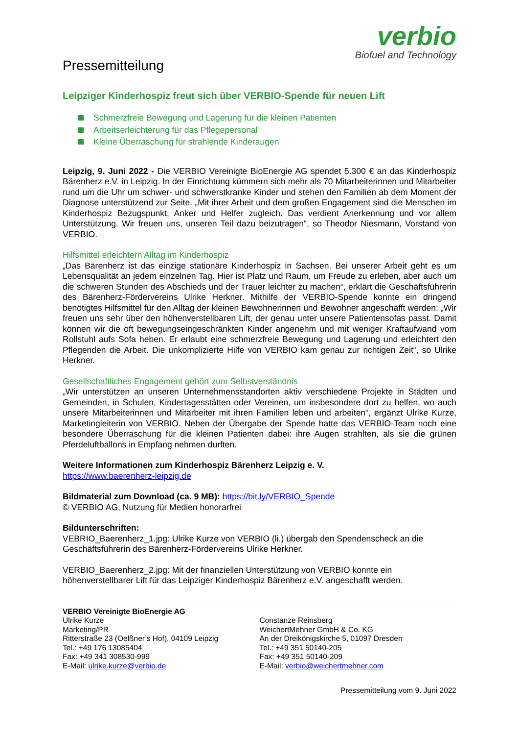verbio
Biofuel and Technology
Pressemitteilung
Leipziger Kinderhospiz freut sich über VERBIO-Spende für neuen Lift
Schmerzfreie Bewegung und Lagerung für die kleinen Patienten
Arbeitserleichterung für das Pflegepersonal
Kleine Überraschung für strahlende Kinderaugen
Leipzig, 9. Juni 2022 - Die VERBIO Vereinigte BioEnergie AG spendet 5.300 € an das Kinderhospiz Bärenherz e.V. in Leipzig. In der Einrichtung kümmern sich mehr als 70 Mitarbeiterinnen und Mitarbeiter rund um die Uhr um schwer- und schwerstkranke Kinder und stehen den Familien ab dem Moment der Diagnose unterstützend zur Seite. „Mit ihrer Arbeit und dem großen Engagement sind die Menschen im Kinderhospiz Bezugspunkt, Anker und Helfer zugleich. Das verdient Anerkennung und vor allem Unterstützung. Wir freuen uns, unseren Teil dazu beizutragen“, so Theodor Niesmann, Vorstand von VERBIO.
Hilfsmittel erleichtern Alltag im Kinderhospiz
„Das Bärenherz ist das einzige stationäre Kinderhospiz in Sachsen. Bei unserer Arbeit geht es um Lebensqualität an jedem einzelnen Tag. Hier ist Platz und Raum, um Freude zu erleben, aber auch um die schweren Stunden des Abschieds und der Trauer leichter zu machen“, erklärt die Geschäftsführerin des Bärenherz-Fördervereins Ulrike Herkner. Mithilfe der VERBIO-Spende konnte ein dringend benötigtes Hilfsmittel für den Alltag der kleinen Bewohnerinnen und Bewohner angeschafft werden: „Wir freuen uns sehr über den höhenverstellbaren Lift, der genau unter unsere Patientensofas passt. Damit können wir die oft bewegungseingeschränkten Kinder angenehm und mit weniger Kraftaufwand vom Rollstuhl aufs Sofa heben. Er erlaubt eine schmerzfreie Bewegung und Lagerung und erleichtert den Pflegenden die Arbeit. Die unkomplizierte Hilfe von VERBIO kam genau zur richtigen Zeit“, so Ulrike Herkner.
Gesellschaftliches Engagement gehört zum Selbstverständnis
„Wir unterstützen an unseren Unternehmensstandorten aktiv verschiedene Projekte in Städten und Gemeinden, in Schulen, Kindertagesstätten oder Vereinen, um insbesondere dort zu helfen, wo auch unsere Mitarbeiterinnen und Mitarbeiter mit ihren Familien leben und arbeiten“, ergänzt Ulrike Kurze, Marketingleiterin von VERBIO. Neben der Übergabe der Spende hatte das VERBIO-Team noch eine besondere Überraschung für die kleinen Patienten dabei: ihre Augen strahlten, als sie die grünen Pferdeluftballons in Empfang nehmen durften.
Weitere Informationen zum Kinderhospiz Bärenherz Leipzig e. V.
https://www.baerenherz-leipzig.de
Bildmaterial zum Download (ca. 9 MB): https://bit.ly/VERBIO_Spende
© VERBIO AG, Nutzung für Medien honorarfrei
Bildunterschriften:
VEBRIO_Baerenherz_1.jpg: Ulrike Kurze von VERBIO (li.) übergab den Spendenscheck an die Geschäftsführerin des Bärenherz-Fördervereins Ulrike Herkner.
VERBIO_Baerenherz_2.jpg: Mit der finanziellen Unterstützung von VERBIO konnte ein höhenverstellbarer Lift für das Leipziger Kinderhospiz Bärenherz e.V. angeschafft werden.
VERBIO Vereinigte BioEnergie AG
Ulrike Kurze
Marketing/PR
Ritterstraße 23 (Oelßner’s Hof), 04109 Leipzig
Tel.: +49 176 13085404
Fax: +49 341 308530-999
E-Mail: ulrike.kurze@verbio.de
Constanze Reinsberg
WeichertMehner GmbH & Co. KG
An der Dreikönigskirche 5, 01097 Dresden
Tel.: +49 351 50140-205
Fax: +49 351 50140-209
E-Mail: verbio@weichertmehner.com
Pressemitteilung vom 9. Juni 2022